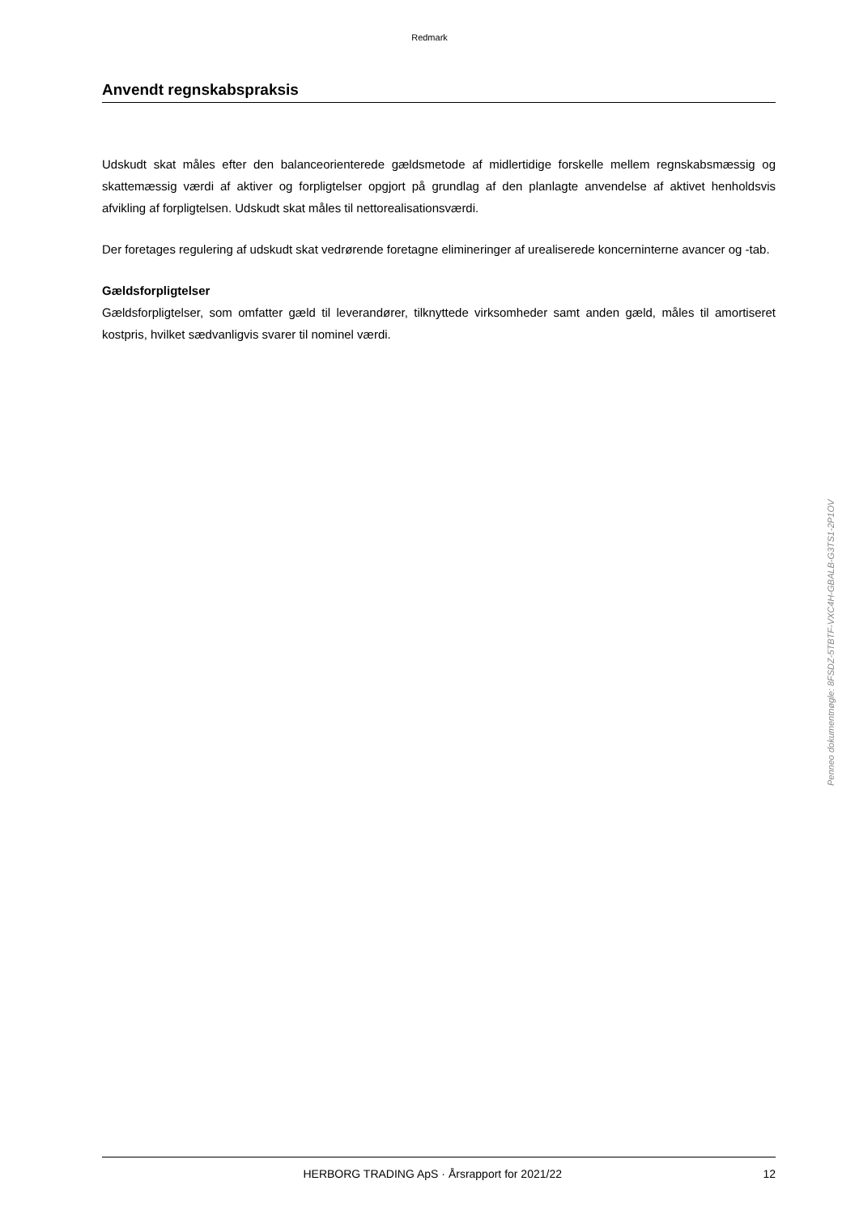Redmark
Anvendt regnskabspraksis
Udskudt skat måles efter den balanceorienterede gældsmetode af midlertidige forskelle mellem regnskabsmæssig og skattemæssig værdi af aktiver og forpligtelser opgjort på grundlag af den planlagte anvendelse af aktivet henholdsvis afvikling af forpligtelsen. Udskudt skat måles til nettorealisationsværdi.
Der foretages regulering af udskudt skat vedrørende foretagne elimineringer af urealiserede koncerninterne avancer og -tab.
Gældsforpligtelser
Gældsforpligtelser, som omfatter gæld til leverandører, tilknyttede virksomheder samt anden gæld, måles til amortiseret kostpris, hvilket sædvanligvis svarer til nominel værdi.
Penneo dokumentnøgle: 8FSDZ-5TBTF-VXC4H-GBALB-G3TS1-2P1OV
HERBORG TRADING ApS · Årsrapport for 2021/22 12